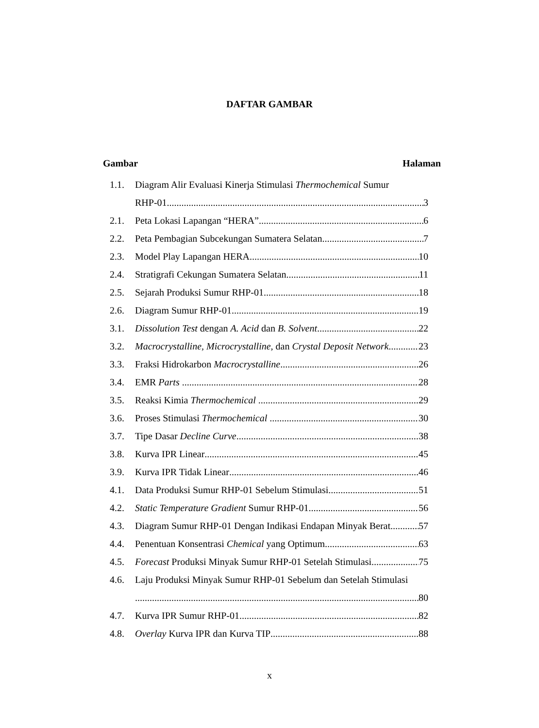DAFTAR GAMBAR
Gambar Halaman
1.1. Diagram Alir Evaluasi Kinerja Stimulasi Thermochemical Sumur
RHP-01 3
2.1. Peta Lokasi Lapangan “HERA” 6
2.2. Peta Pembagian Subcekungan Sumatera Selatan 7
2.3. Model Play Lapangan HERA 10
2.4. Stratigrafi Cekungan Sumatera Selatan 11
2.5. Sejarah Produksi Sumur RHP-01 18
2.6. Diagram Sumur RHP-01 19
3.1. Dissolution Test dengan A. Acid dan B. Solvent 22
3.2. Macrocrystalline, Microcrystalline, dan Crystal Deposit Network 23
3.3. Fraksi Hidrokarbon Macrocrystalline 26
3.4. EMR Parts 28
3.5. Reaksi Kimia Thermochemical 29
3.6. Proses Stimulasi Thermochemical 30
3.7. Tipe Dasar Decline Curve 38
3.8. Kurva IPR Linear 45
3.9. Kurva IPR Tidak Linear 46
4.1. Data Produksi Sumur RHP-01 Sebelum Stimulasi 51
4.2. Static Temperature Gradient Sumur RHP-01 56
4.3. Diagram Sumur RHP-01 Dengan Indikasi Endapan Minyak Berat 57
4.4. Penentuan Konsentrasi Chemical yang Optimum 63
4.5. Forecast Produksi Minyak Sumur RHP-01 Setelah Stimulasi 75
4.6. Laju Produksi Minyak Sumur RHP-01 Sebelum dan Setelah Stimulasi
80
4.7. Kurva IPR Sumur RHP-01 82
4.8. Overlay Kurva IPR dan Kurva TIP 88
x